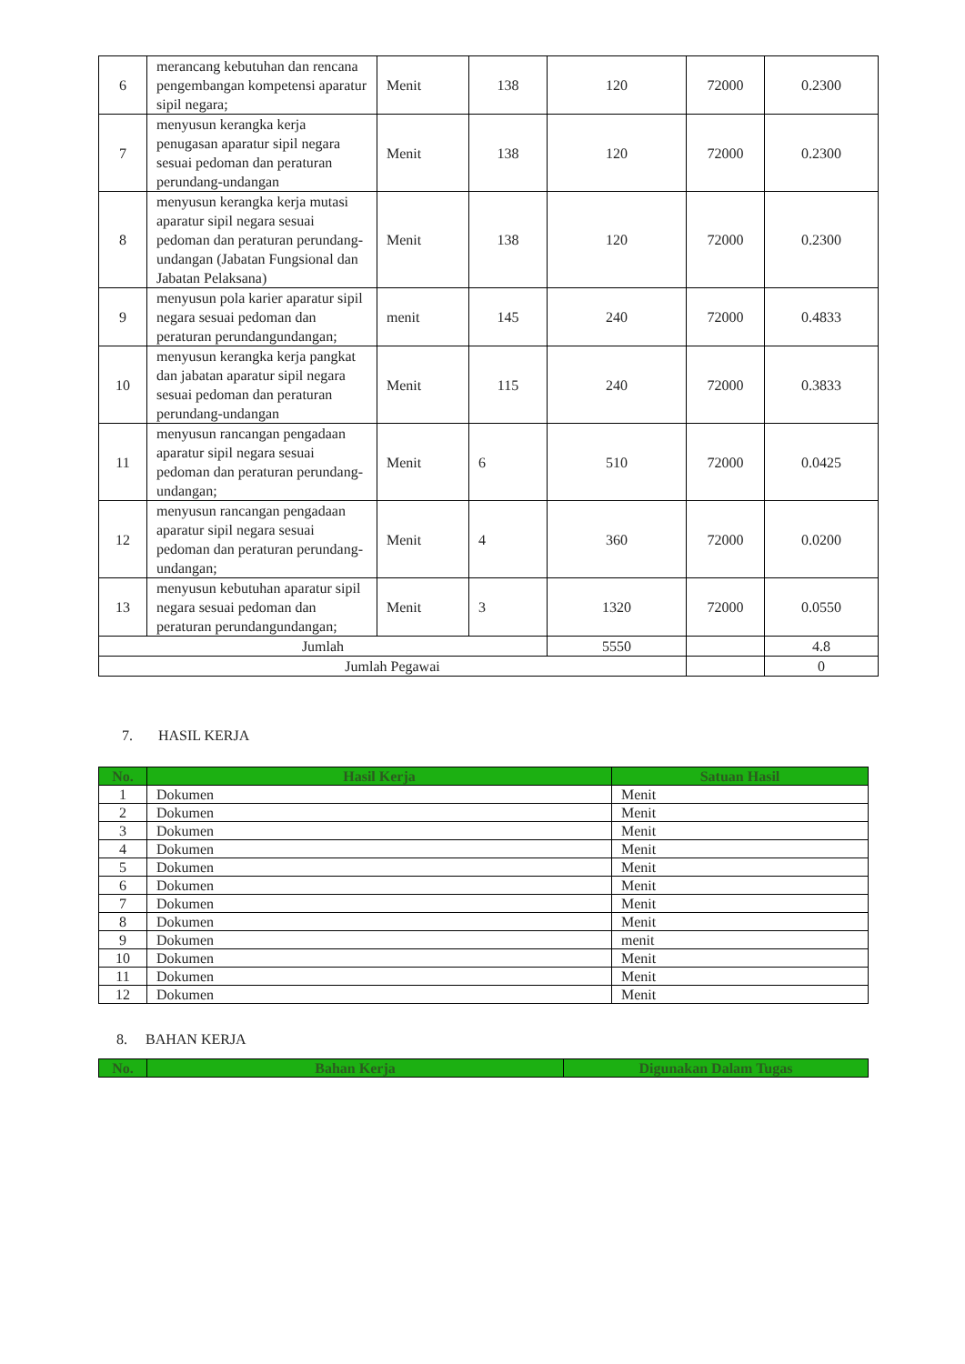| 6 | merancang kebutuhan dan rencana pengembangan kompetensi aparatur sipil negara; | Menit | 138 | 120 | 72000 | 0.2300 |
| 7 | menyusun kerangka kerja penugasan aparatur sipil negara sesuai pedoman dan peraturan perundang-undangan | Menit | 138 | 120 | 72000 | 0.2300 |
| 8 | menyusun kerangka kerja mutasi aparatur sipil negara sesuai pedoman dan peraturan perundang-undangan (Jabatan Fungsional dan Jabatan Pelaksana) | Menit | 138 | 120 | 72000 | 0.2300 |
| 9 | menyusun pola karier aparatur sipil negara sesuai pedoman dan peraturan perundangundangan; | menit | 145 | 240 | 72000 | 0.4833 |
| 10 | menyusun kerangka kerja pangkat dan jabatan aparatur sipil negara sesuai pedoman dan peraturan perundang-undangan | Menit | 115 | 240 | 72000 | 0.3833 |
| 11 | menyusun rancangan pengadaan aparatur sipil negara sesuai pedoman dan peraturan perundang-undangan; | Menit | 6 | 510 | 72000 | 0.0425 |
| 12 | menyusun rancangan pengadaan aparatur sipil negara sesuai pedoman dan peraturan perundang-undangan; | Menit | 4 | 360 | 72000 | 0.0200 |
| 13 | menyusun kebutuhan aparatur sipil negara sesuai pedoman dan peraturan perundangundangan; | Menit | 3 | 1320 | 72000 | 0.0550 |
| Jumlah | | | | 5550 | | 4.8 |
| Jumlah Pegawai | | | | | | 0 |
7. HASIL KERJA
| No. | Hasil Kerja | Satuan Hasil |
| --- | --- | --- |
| 1 | Dokumen | Menit |
| 2 | Dokumen | Menit |
| 3 | Dokumen | Menit |
| 4 | Dokumen | Menit |
| 5 | Dokumen | Menit |
| 6 | Dokumen | Menit |
| 7 | Dokumen | Menit |
| 8 | Dokumen | Menit |
| 9 | Dokumen | menit |
| 10 | Dokumen | Menit |
| 11 | Dokumen | Menit |
| 12 | Dokumen | Menit |
8. BAHAN KERJA
| No. | Bahan Kerja | Digunakan Dalam Tugas |
| --- | --- | --- |